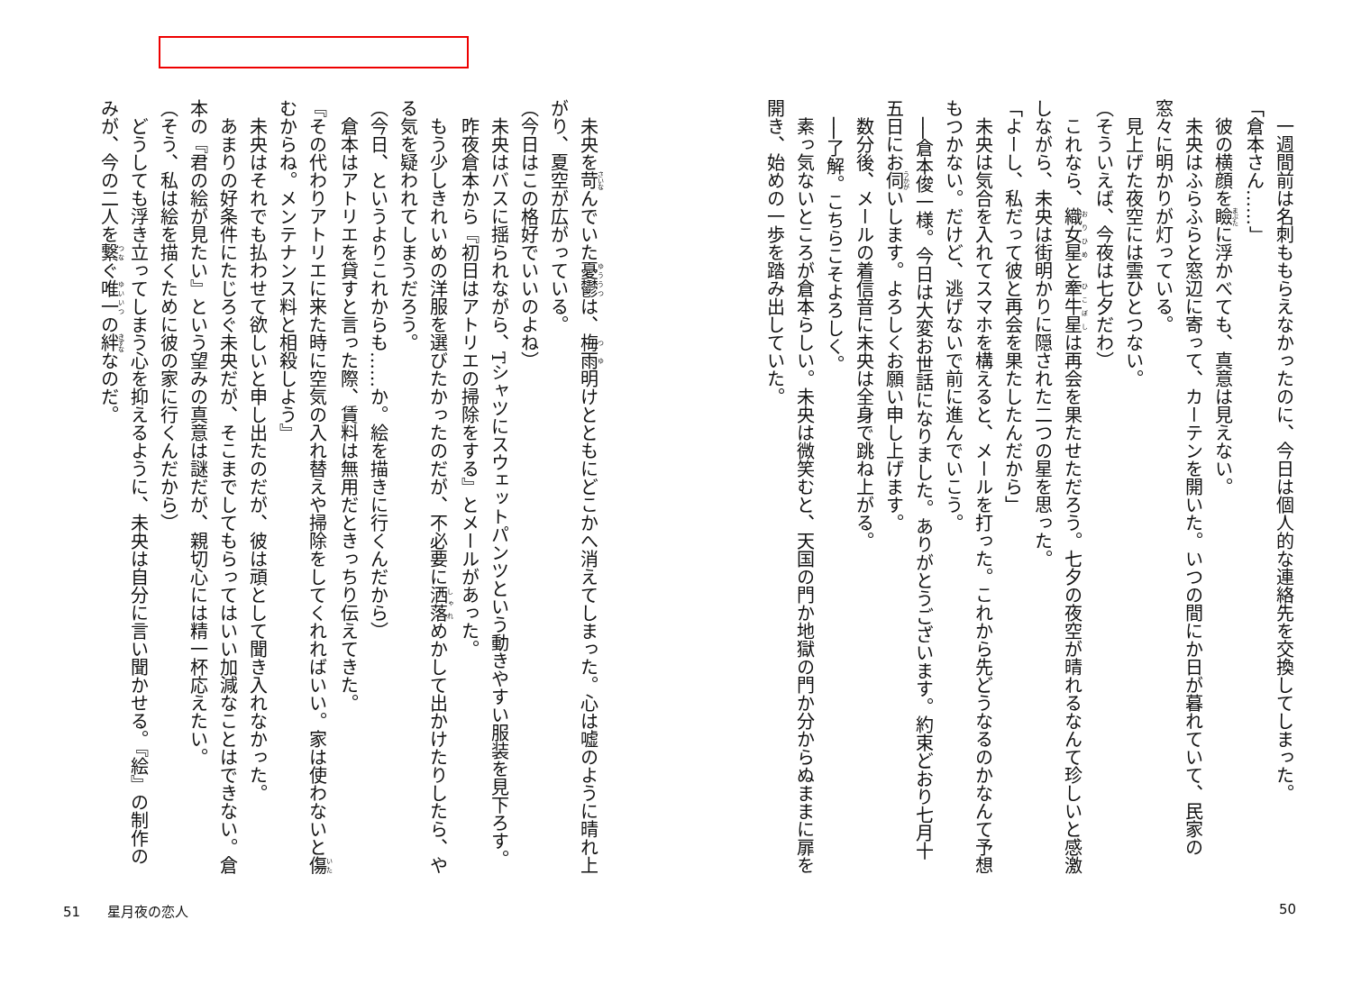一週間前は名刺ももらえなかったのに、今日は個人的な連絡先を交換してしまった。
「倉本さん……」
彼の横顔を瞼に浮かべても、真意は見えない。
未央はふらふらと窓辺に寄って、カーテンを開いた。いつの間にか日が暮れていて、民家の窓々に明かりが灯っている。
見上げた夜空には雲ひとつない。
（そういえば、今夜は七夕だわ）
これなら、織女星と牽牛星は再会を果たせただろう。七夕の夜空が晴れるなんて珍しいと感激しながら、未央は街明かりに隠された二つの星を思った。
「よーし、私だって彼と再会を果たしたんだから」
未央は気合を入れてスマホを構えると、メールを打った。これから先どうなるのかなんて予想もつかない。だけど、逃げないで前に進んでいこう。
──倉本俊一様。今日は大変お世話になりました。ありがとうございます。約束どおり七月十五日にお伺いします。よろしくお願い申し上げます。
数分後、メールの着信音に未央は全身で跳ね上がる。
──了解。こちらこそよろしく。
素っ気ないところが倉本らしい。未央は微笑むと、天国の門か地獄の門か分からぬままに扉を開き、始めの一歩を踏み出していた。
未央を苛んでいた憂鬱は、梅雨明けとともにどこかへ消えてしまった。心は嘘のように晴れ上がり、夏空が広がっている。
（今日はこの格好でいいのよね）
未央はバスに揺られながら、Tシャツにスウェットパンツという動きやすい服装を見下ろす。
昨夜倉本から『初日はアトリエの掃除をする』とメールがあった。
もう少しきれいめの洋服を選びたかったのだが、不必要に洒落めかして出かけたりしたら、やる気を疑われてしまうだろう。
（今日、というよりこれからも……か。絵を描きに行くんだから）
倉本はアトリエを貸すと言った際、賃料は無用だときっちり伝えてきた。
『その代わりアトリエに来た時に空気の入れ替えや掃除をしてくれればいい。家は使わないと傷むからね。メンテナンス料と相殺しよう』
未央はそれでも払わせて欲しいと申し出たのだが、彼は頑として聞き入れなかった。
あまりの好条件にたじろぐ未央だが、そこまでしてもらってはいい加減なことはできない。倉本の『君の絵が見たい』という望みの真意は謎だが、親切心には精一杯応えたい。
（そう、私は絵を描くために彼の家に行くんだから）
どうしても浮き立ってしまう心を抑えるように、未央は自分に言い聞かせる。『絵』の制作のみが、今の二人を繋ぐ唯一の絆なのだ。
51　　星月夜の恋人 50